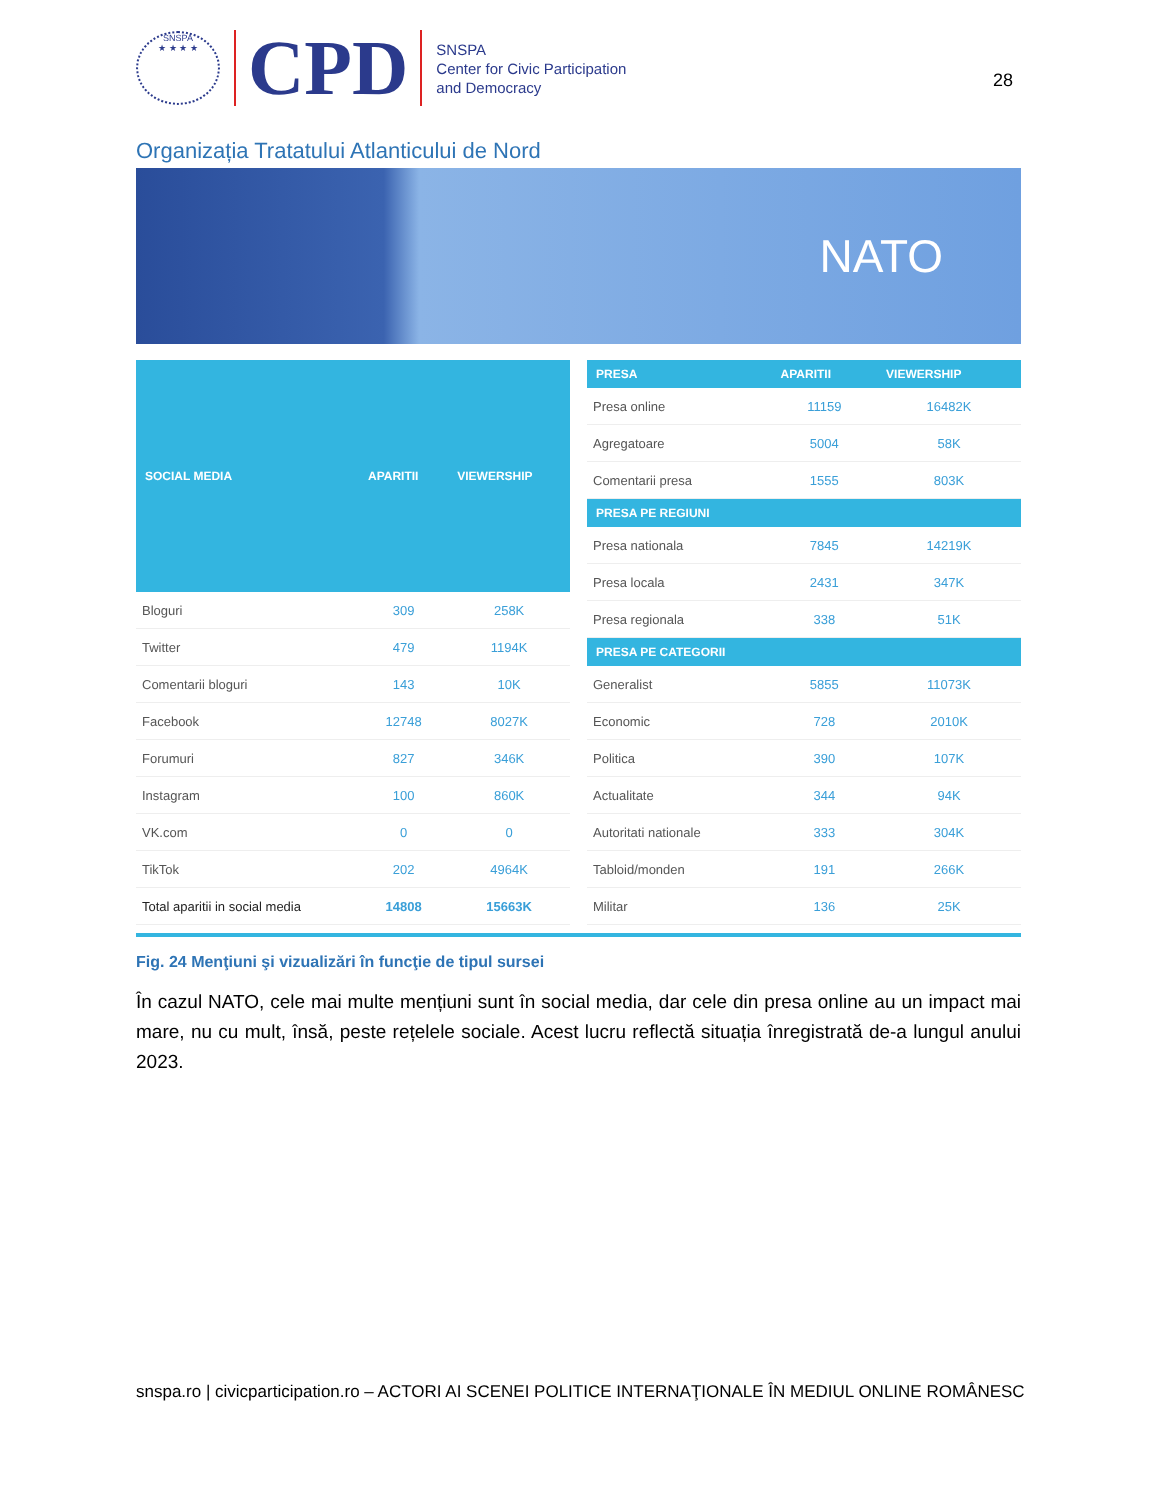SNSPA
★ ★ ★ ★
CPD
SNSPA
Center for Civic Participation
and Democracy
28
Organizația Tratatului Atlanticului de Nord
NATO
| SOCIAL MEDIA | APARITII | VIEWERSHIP |
| --- | --- | --- |
| Bloguri | 309 | 258K |
| Twitter | 479 | 1194K |
| Comentarii bloguri | 143 | 10K |
| Facebook | 12748 | 8027K |
| Forumuri | 827 | 346K |
| Instagram | 100 | 860K |
| VK.com | 0 | 0 |
| TikTok | 202 | 4964K |
| Total aparitii in social media | 14808 | 15663K |
| PRESA | APARITII | VIEWERSHIP |
| --- | --- | --- |
| Presa online | 11159 | 16482K |
| Agregatoare | 5004 | 58K |
| Comentarii presa | 1555 | 803K |
| PRESA PE REGIUNI | | |
| Presa nationala | 7845 | 14219K |
| Presa locala | 2431 | 347K |
| Presa regionala | 338 | 51K |
| PRESA PE CATEGORII | | |
| Generalist | 5855 | 11073K |
| Economic | 728 | 2010K |
| Politica | 390 | 107K |
| Actualitate | 344 | 94K |
| Autoritati nationale | 333 | 304K |
| Tabloid/monden | 191 | 266K |
| Militar | 136 | 25K |
Fig. 24 Menţiuni şi vizualizări în funcţie de tipul sursei
În cazul NATO, cele mai multe mențiuni sunt în social media, dar cele din presa online au un impact mai mare, nu cu mult, însă, peste rețelele sociale. Acest lucru reflectă situația înregistrată de-a lungul anului 2023.
snspa.ro | civicparticipation.ro – ACTORI AI SCENEI POLITICE INTERNAŢIONALE ÎN MEDIUL ONLINE ROMÂNESC